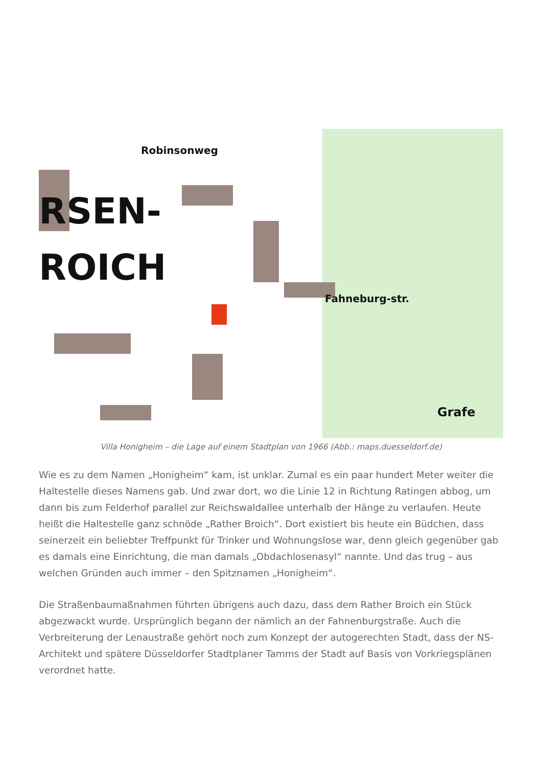RSEN-
ROICH
Robinsonweg
Fahneburg-str.
Grafe
Villa Honigheim – die Lage auf einem Stadtplan von 1966 (Abb.: maps.duesseldorf.de)
Wie es zu dem Namen „Honigheim“ kam, ist unklar. Zumal es ein paar hundert Meter weiter die Haltestelle dieses Namens gab. Und zwar dort, wo die Linie 12 in Richtung Ratingen abbog, um dann bis zum Felderhof parallel zur Reichswaldallee unterhalb der Hänge zu verlaufen. Heute heißt die Haltestelle ganz schnöde „Rather Broich“. Dort existiert bis heute ein Büdchen, dass seinerzeit ein beliebter Treffpunkt für Trinker und Wohnungslose war, denn gleich gegenüber gab es damals eine Einrichtung, die man damals „Obdachlosenasyl“ nannte. Und das trug – aus welchen Gründen auch immer – den Spitznamen „Honigheim“.
Die Straßenbaumaßnahmen führten übrigens auch dazu, dass dem Rather Broich ein Stück abgezwackt wurde. Ursprünglich begann der nämlich an der Fahnenburgstraße. Auch die Verbreiterung der Lenaustraße gehört noch zum Konzept der autogerechten Stadt, dass der NS-Architekt und spätere Düsseldorfer Stadtplaner Tamms der Stadt auf Basis von Vorkriegsplänen verordnet hatte.